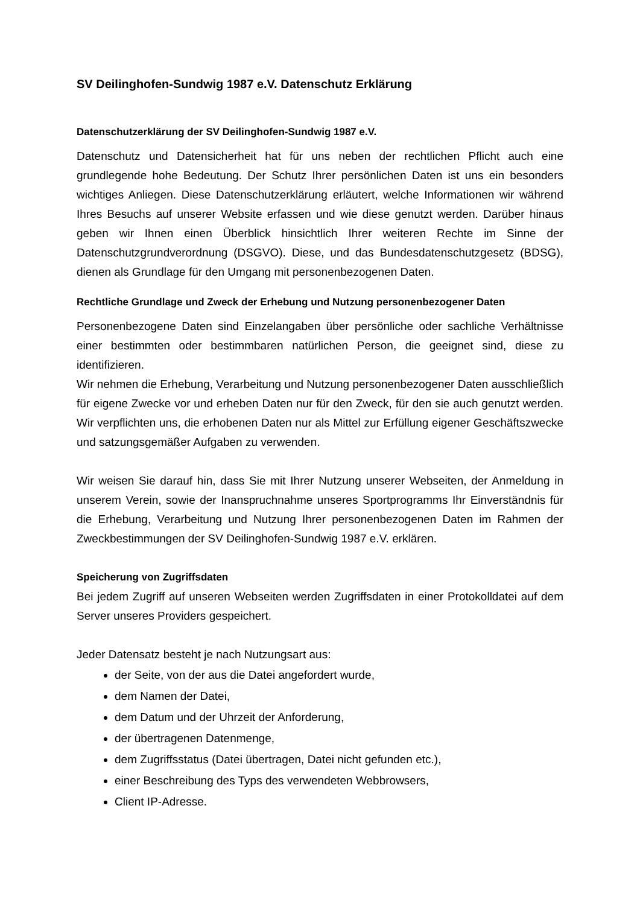SV Deilinghofen-Sundwig 1987 e.V. Datenschutz Erklärung
Datenschutzerklärung der SV Deilinghofen-Sundwig 1987 e.V.
Datenschutz und Datensicherheit hat für uns neben der rechtlichen Pflicht auch eine grundlegende hohe Bedeutung. Der Schutz Ihrer persönlichen Daten ist uns ein besonders wichtiges Anliegen. Diese Datenschutzerklärung erläutert, welche Informationen wir während Ihres Besuchs auf unserer Website erfassen und wie diese genutzt werden. Darüber hinaus geben wir Ihnen einen Überblick hinsichtlich Ihrer weiteren Rechte im Sinne der Datenschutzgrundverordnung (DSGVO). Diese, und das Bundesdatenschutzgesetz (BDSG), dienen als Grundlage für den Umgang mit personenbezogenen Daten.
Rechtliche Grundlage und Zweck der Erhebung und Nutzung personenbezogener Daten
Personenbezogene Daten sind Einzelangaben über persönliche oder sachliche Verhältnisse einer bestimmten oder bestimmbaren natürlichen Person, die geeignet sind, diese zu identifizieren.
Wir nehmen die Erhebung, Verarbeitung und Nutzung personenbezogener Daten ausschließlich für eigene Zwecke vor und erheben Daten nur für den Zweck, für den sie auch genutzt werden. Wir verpflichten uns, die erhobenen Daten nur als Mittel zur Erfüllung eigener Geschäftszwecke und satzungsgemäßer Aufgaben zu verwenden.
Wir weisen Sie darauf hin, dass Sie mit Ihrer Nutzung unserer Webseiten, der Anmeldung in unserem Verein, sowie der Inanspruchnahme unseres Sportprogramms Ihr Einverständnis für die Erhebung, Verarbeitung und Nutzung Ihrer personenbezogenen Daten im Rahmen der Zweckbestimmungen der SV Deilinghofen-Sundwig 1987 e.V. erklären.
Speicherung von Zugriffsdaten
Bei jedem Zugriff auf unseren Webseiten werden Zugriffsdaten in einer Protokolldatei auf dem Server unseres Providers gespeichert.
Jeder Datensatz besteht je nach Nutzungsart aus:
der Seite, von der aus die Datei angefordert wurde,
dem Namen der Datei,
dem Datum und der Uhrzeit der Anforderung,
der übertragenen Datenmenge,
dem Zugriffsstatus (Datei übertragen, Datei nicht gefunden etc.),
einer Beschreibung des Typs des verwendeten Webbrowsers,
Client IP-Adresse.